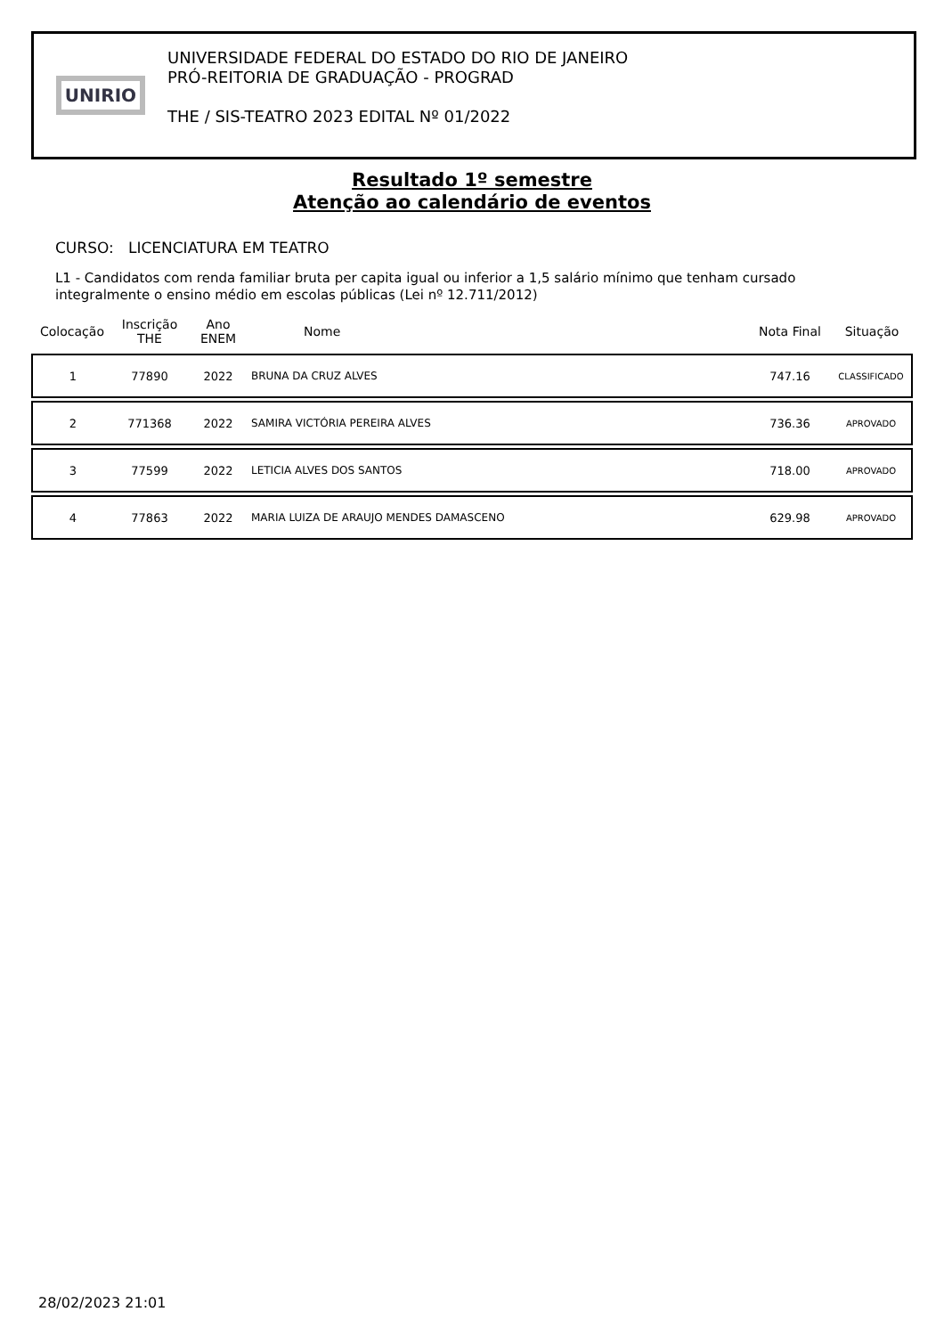UNIRIO
UNIVERSIDADE FEDERAL DO ESTADO DO RIO DE JANEIRO
PRÓ-REITORIA DE GRADUAÇÃO - PROGRAD
THE / SIS-TEATRO 2023 EDITAL Nº 01/2022
Resultado 1º semestre
Atenção ao calendário de eventos
CURSO: LICENCIATURA EM TEATRO
L1 - Candidatos com renda familiar bruta per capita igual ou inferior a 1,5 salário mínimo que tenham cursado integralmente o ensino médio em escolas públicas (Lei nº 12.711/2012)
| Colocação | Inscrição THE | Ano ENEM | Nome | Nota Final | Situação |
| --- | --- | --- | --- | --- | --- |
| 1 | 77890 | 2022 | BRUNA DA CRUZ ALVES | 747.16 | CLASSIFICADO |
| 2 | 771368 | 2022 | SAMIRA VICTÓRIA PEREIRA ALVES | 736.36 | APROVADO |
| 3 | 77599 | 2022 | LETICIA ALVES DOS SANTOS | 718.00 | APROVADO |
| 4 | 77863 | 2022 | MARIA LUIZA DE ARAUJO MENDES DAMASCENO | 629.98 | APROVADO |
28/02/2023 21:01